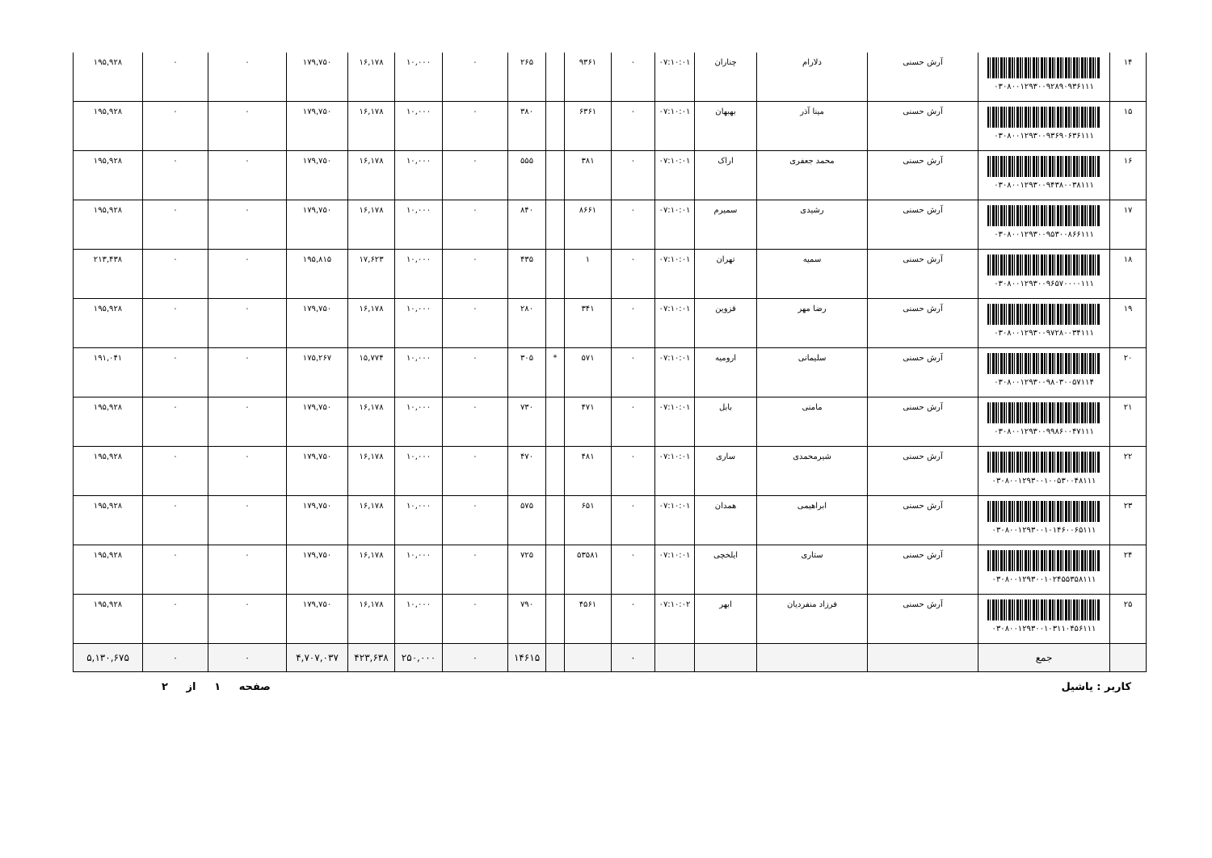| ۱۴ | ۰۳۰۸۰۰۱۲۹۳۰۰۹۲۸۹۰۹۳۶۱۱۱ | آرش حسنی | دلارام | چناران | ۰۷:۱۰:۰۱ | ۰ | ۹۳۶۱ | | ۲۶۵ | ۰ | ۱۰,۰۰۰ | ۱۶,۱۷۸ | ۱۷۹,۷۵۰ | ۰ | ۰ | ۱۹۵,۹۲۸ |
| ۱۵ | ۰۳۰۸۰۰۱۲۹۳۰۰۹۳۶۹۰۶۳۶۱۱۱ | آرش حسنی | مینا آذر | بهبهان | ۰۷:۱۰:۰۱ | ۰ | ۶۳۶۱ | | ۳۸۰ | ۰ | ۱۰,۰۰۰ | ۱۶,۱۷۸ | ۱۷۹,۷۵۰ | ۰ | ۰ | ۱۹۵,۹۲۸ |
| ۱۶ | ۰۳۰۸۰۰۱۲۹۳۰۰۹۴۳۸۰۰۳۸۱۱۱ | آرش حسنی | محمد جعفری | اراک | ۰۷:۱۰:۰۱ | ۰ | ۳۸۱ | | ۵۵۵ | ۰ | ۱۰,۰۰۰ | ۱۶,۱۷۸ | ۱۷۹,۷۵۰ | ۰ | ۰ | ۱۹۵,۹۲۸ |
| ۱۷ | ۰۳۰۸۰۰۱۲۹۳۰۰۹۵۳۰۰۸۶۶۱۱۱ | آرش حسنی | رشیدی | سمیرم | ۰۷:۱۰:۰۱ | ۰ | ۸۶۶۱ | | ۸۴۰ | ۰ | ۱۰,۰۰۰ | ۱۶,۱۷۸ | ۱۷۹,۷۵۰ | ۰ | ۰ | ۱۹۵,۹۲۸ |
| ۱۸ | ۰۳۰۸۰۰۱۲۹۳۰۰۹۶۵۷۰۰۰۰۱۱۱ | آرش حسنی | سمیه | تهران | ۰۷:۱۰:۰۱ | ۰ | ۱ | | ۴۳۵ | ۰ | ۱۰,۰۰۰ | ۱۷,۶۲۳ | ۱۹۵,۸۱۵ | ۰ | ۰ | ۲۱۳,۴۳۸ |
| ۱۹ | ۰۳۰۸۰۰۱۲۹۳۰۰۹۷۲۸۰۰۳۴۱۱۱ | آرش حسنی | رضا مهر | قزوین | ۰۷:۱۰:۰۱ | ۰ | ۳۴۱ | | ۲۸۰ | ۰ | ۱۰,۰۰۰ | ۱۶,۱۷۸ | ۱۷۹,۷۵۰ | ۰ | ۰ | ۱۹۵,۹۲۸ |
| ۲۰ | ۰۳۰۸۰۰۱۲۹۳۰۰۹۸۰۳۰۰۵۷۱۱۴ | آرش حسنی | سلیمانی | ارومیه | ۰۷:۱۰:۰۱ | ۰ | ۵۷۱ | * | ۳۰۵ | ۰ | ۱۰,۰۰۰ | ۱۵,۷۷۴ | ۱۷۵,۲۶۷ | ۰ | ۰ | ۱۹۱,۰۴۱ |
| ۲۱ | ۰۳۰۸۰۰۱۲۹۳۰۰۹۹۸۶۰۰۴۷۱۱۱ | آرش حسنی | مامنی | بابل | ۰۷:۱۰:۰۱ | ۰ | ۴۷۱ | | ۷۳۰ | ۰ | ۱۰,۰۰۰ | ۱۶,۱۷۸ | ۱۷۹,۷۵۰ | ۰ | ۰ | ۱۹۵,۹۲۸ |
| ۲۲ | ۰۳۰۸۰۰۱۲۹۳۰۰۱۰۰۵۳۰۰۴۸۱۱۱ | آرش حسنی | شیرمحمدی | ساری | ۰۷:۱۰:۰۱ | ۰ | ۴۸۱ | | ۴۷۰ | ۰ | ۱۰,۰۰۰ | ۱۶,۱۷۸ | ۱۷۹,۷۵۰ | ۰ | ۰ | ۱۹۵,۹۲۸ |
| ۲۳ | ۰۳۰۸۰۰۱۲۹۳۰۰۱۰۱۴۶۰۰۶۵۱۱۱ | آرش حسنی | ابراهیمی | همدان | ۰۷:۱۰:۰۱ | ۰ | ۶۵۱ | | ۵۷۵ | ۰ | ۱۰,۰۰۰ | ۱۶,۱۷۸ | ۱۷۹,۷۵۰ | ۰ | ۰ | ۱۹۵,۹۲۸ |
| ۲۴ | ۰۳۰۸۰۰۱۲۹۳۰۰۱۰۲۴۵۵۳۵۸۱۱۱ | آرش حسنی | ستاری | ایلخچی | ۰۷:۱۰:۰۱ | ۰ | ۵۳۵۸۱ | | ۷۲۵ | ۰ | ۱۰,۰۰۰ | ۱۶,۱۷۸ | ۱۷۹,۷۵۰ | ۰ | ۰ | ۱۹۵,۹۲۸ |
| ۲۵ | ۰۳۰۸۰۰۱۲۹۳۰۰۱۰۳۱۱۰۴۵۶۱۱۱ | آرش حسنی | فرزاد منفردیان | ابهر | ۰۷:۱۰:۰۲ | ۰ | ۴۵۶۱ | | ۷۹۰ | ۰ | ۱۰,۰۰۰ | ۱۶,۱۷۸ | ۱۷۹,۷۵۰ | ۰ | ۰ | ۱۹۵,۹۲۸ |
| | جمع | | | | | ۰ | | | ۱۴۶۱۵ | ۰ | ۲۵۰,۰۰۰ | ۴۲۳,۶۳۸ | ۴,۷۰۷,۰۳۷ | ۰ | ۰ | ۵,۱۳۰,۶۷۵ |
کاربر : یاشیل صفحه ۱ از ۲